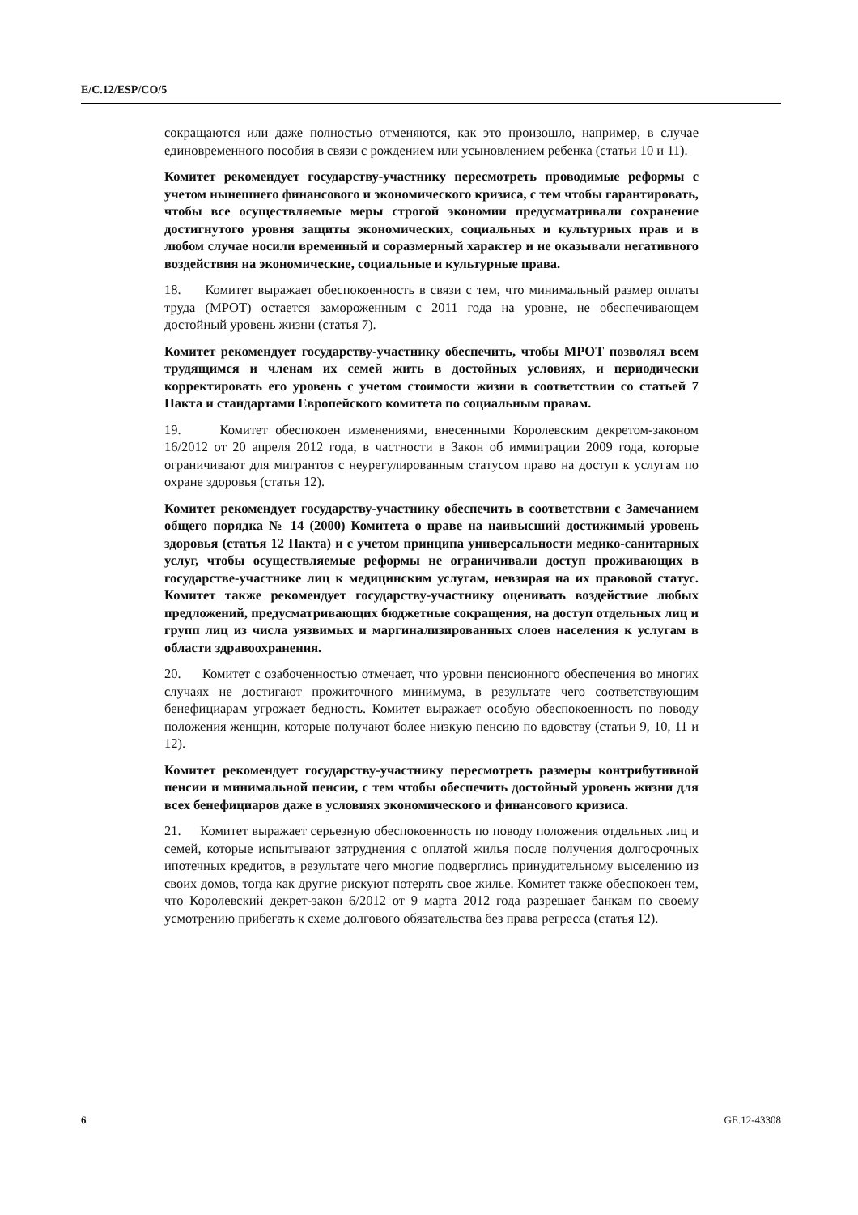E/C.12/ESP/CO/5
сокращаются или даже полностью отменяются, как это произошло, например, в случае единовременного пособия в связи с рождением или усыновлением ребенка (статьи 10 и 11).
Комитет рекомендует государству-участнику пересмотреть проводимые реформы с учетом нынешнего финансового и экономического кризиса, с тем чтобы гарантировать, чтобы все осуществляемые меры строгой экономии предусматривали сохранение достигнутого уровня защиты экономических, социальных и культурных прав и в любом случае носили временный и соразмерный характер и не оказывали негативного воздействия на экономические, социальные и культурные права.
18. Комитет выражает обеспокоенность в связи с тем, что минимальный размер оплаты труда (МРОТ) остается замороженным с 2011 года на уровне, не обеспечивающем достойный уровень жизни (статья 7).
Комитет рекомендует государству-участнику обеспечить, чтобы МРОТ позволял всем трудящимся и членам их семей жить в достойных условиях, и периодически корректировать его уровень с учетом стоимости жизни в соответствии со статьей 7 Пакта и стандартами Европейского комитета по социальным правам.
19. Комитет обеспокоен изменениями, внесенными Королевским декретом-законом 16/2012 от 20 апреля 2012 года, в частности в Закон об иммиграции 2009 года, которые ограничивают для мигрантов с неурегулированным статусом право на доступ к услугам по охране здоровья (статья 12).
Комитет рекомендует государству-участнику обеспечить в соответствии с Замечанием общего порядка № 14 (2000) Комитета о праве на наивысший достижимый уровень здоровья (статья 12 Пакта) и с учетом принципа универсальности медико-санитарных услуг, чтобы осуществляемые реформы не ограничивали доступ проживающих в государстве-участнике лиц к медицинским услугам, невзирая на их правовой статус. Комитет также рекомендует государству-участнику оценивать воздействие любых предложений, предусматривающих бюджетные сокращения, на доступ отдельных лиц и групп лиц из числа уязвимых и маргинализированных слоев населения к услугам в области здравоохранения.
20. Комитет с озабоченностью отмечает, что уровни пенсионного обеспечения во многих случаях не достигают прожиточного минимума, в результате чего соответствующим бенефициарам угрожает бедность. Комитет выражает особую обеспокоенность по поводу положения женщин, которые получают более низкую пенсию по вдовству (статьи 9, 10, 11 и 12).
Комитет рекомендует государству-участнику пересмотреть размеры контрибутивной пенсии и минимальной пенсии, с тем чтобы обеспечить достойный уровень жизни для всех бенефициаров даже в условиях экономического и финансового кризиса.
21. Комитет выражает серьезную обеспокоенность по поводу положения отдельных лиц и семей, которые испытывают затруднения с оплатой жилья после получения долгосрочных ипотечных кредитов, в результате чего многие подверглись принудительному выселению из своих домов, тогда как другие рискуют потерять свое жилье. Комитет также обеспокоен тем, что Королевский декрет-закон 6/2012 от 9 марта 2012 года разрешает банкам по своему усмотрению прибегать к схеме долгового обязательства без права регресса (статья 12).
6 GE.12-43308